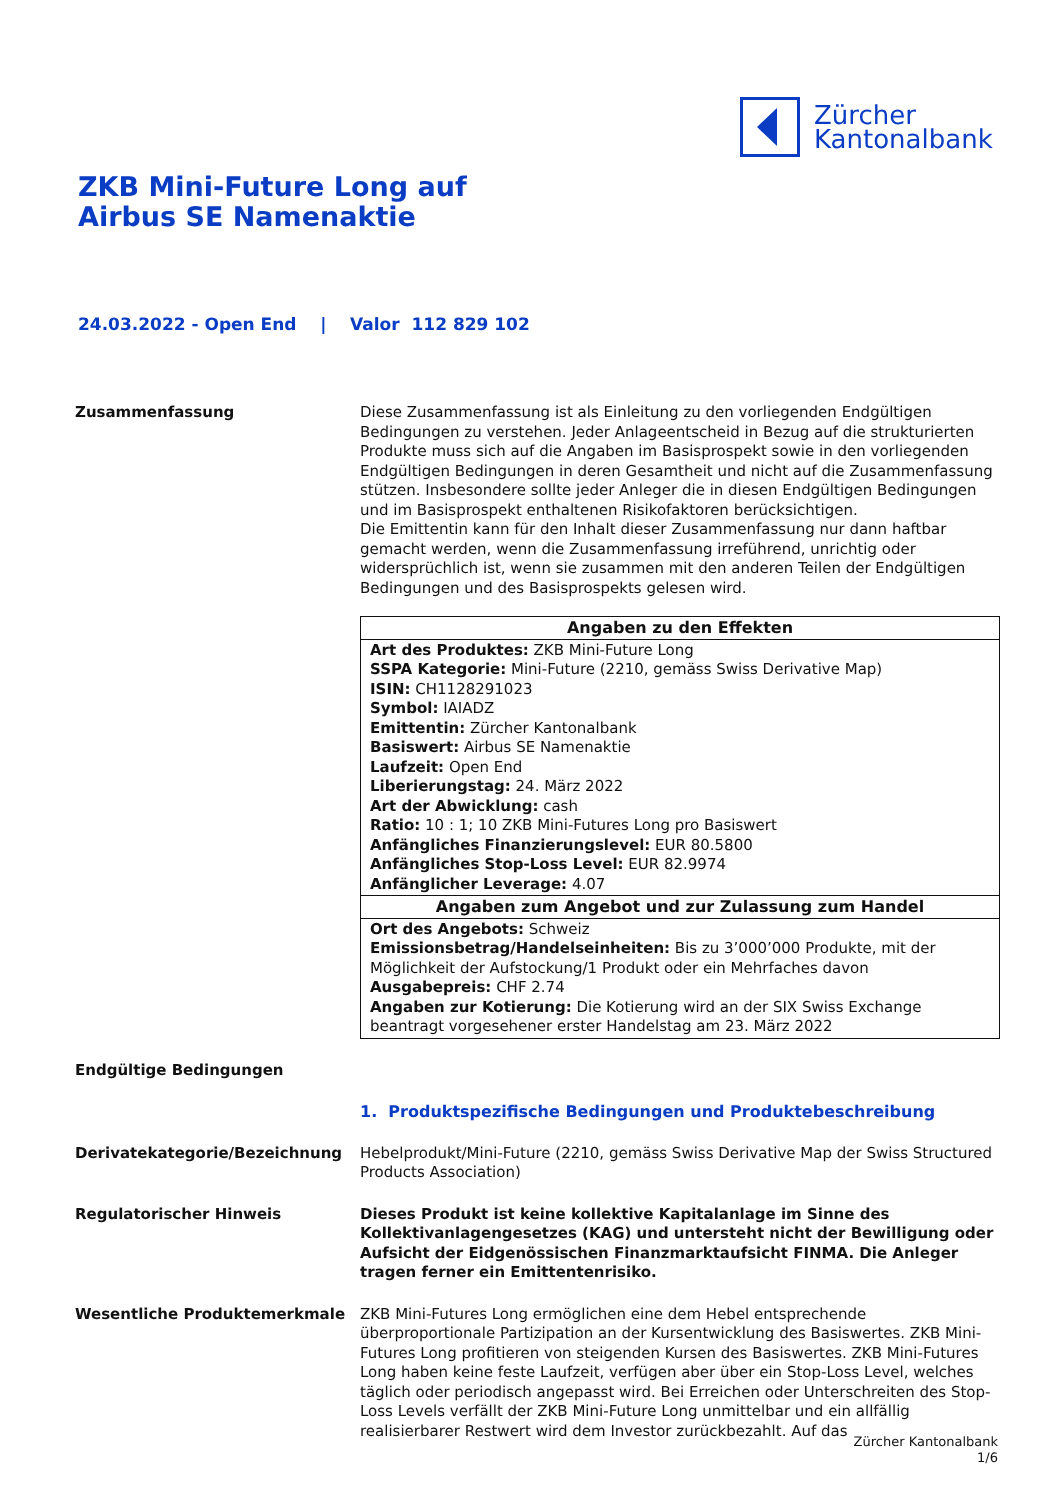Zürcher
Kantonalbank
ZKB Mini-Future Long auf
Airbus SE Namenaktie
24.03.2022 - Open End | Valor 112 829 102
Zusammenfassung Diese Zusammenfassung ist als Einleitung zu den vorliegenden Endgültigen Bedingungen zu verstehen. Jeder Anlageentscheid in Bezug auf die strukturierten Produkte muss sich auf die Angaben im Basisprospekt sowie in den vorliegenden Endgültigen Bedingungen in deren Gesamtheit und nicht auf die Zusammenfassung stützen. Insbesondere sollte jeder Anleger die in diesen Endgültigen Bedingungen und im Basisprospekt enthaltenen Risikofaktoren berücksichtigen.
Die Emittentin kann für den Inhalt dieser Zusammenfassung nur dann haftbar gemacht werden, wenn die Zusammenfassung irreführend, unrichtig oder widersprüchlich ist, wenn sie zusammen mit den anderen Teilen der Endgültigen Bedingungen und des Basisprospekts gelesen wird.
| Angaben zu den Effekten |
| --- |
| Art des Produktes: ZKB Mini-Future Long SSPA Kategorie: Mini-Future (2210, gemäss Swiss Derivative Map) ISIN: CH1128291023 Symbol: IAIADZ Emittentin: Zürcher Kantonalbank Basiswert: Airbus SE Namenaktie Laufzeit: Open End Liberierungstag: 24. März 2022 Art der Abwicklung: cash Ratio: 10 : 1; 10 ZKB Mini-Futures Long pro Basiswert Anfängliches Finanzierungslevel: EUR 80.5800 Anfängliches Stop-Loss Level: EUR 82.9974 Anfänglicher Leverage: 4.07 |
| Angaben zum Angebot und zur Zulassung zum Handel |
| Ort des Angebots: Schweiz Emissionsbetrag/Handelseinheiten: Bis zu 3’000’000 Produkte, mit der Möglichkeit der Aufstockung/1 Produkt oder ein Mehrfaches davon Ausgabepreis: CHF 2.74 Angaben zur Kotierung: Die Kotierung wird an der SIX Swiss Exchange beantragt vorgesehener erster Handelstag am 23. März 2022 |
Endgültige Bedingungen
1. Produktspezifische Bedingungen und Produktebeschreibung
Derivatekategorie/Bezeichnung Hebelprodukt/Mini-Future (2210, gemäss Swiss Derivative Map der Swiss Structured Products Association)
Regulatorischer Hinweis Dieses Produkt ist keine kollektive Kapitalanlage im Sinne des Kollektivanlagengesetzes (KAG) und untersteht nicht der Bewilligung oder Aufsicht der Eidgenössischen Finanzmarktaufsicht FINMA. Die Anleger tragen ferner ein Emittentenrisiko.
Wesentliche Produktemerkmale ZKB Mini-Futures Long ermöglichen eine dem Hebel entsprechende überproportionale Partizipation an der Kursentwicklung des Basiswertes. ZKB Mini-Futures Long profitieren von steigenden Kursen des Basiswertes. ZKB Mini-Futures Long haben keine feste Laufzeit, verfügen aber über ein Stop-Loss Level, welches täglich oder periodisch angepasst wird. Bei Erreichen oder Unterschreiten des Stop-Loss Levels verfällt der ZKB Mini-Future Long unmittelbar und ein allfällig realisierbarer Restwert wird dem Investor zurückbezahlt. Auf das
Zürcher Kantonalbank
1/6